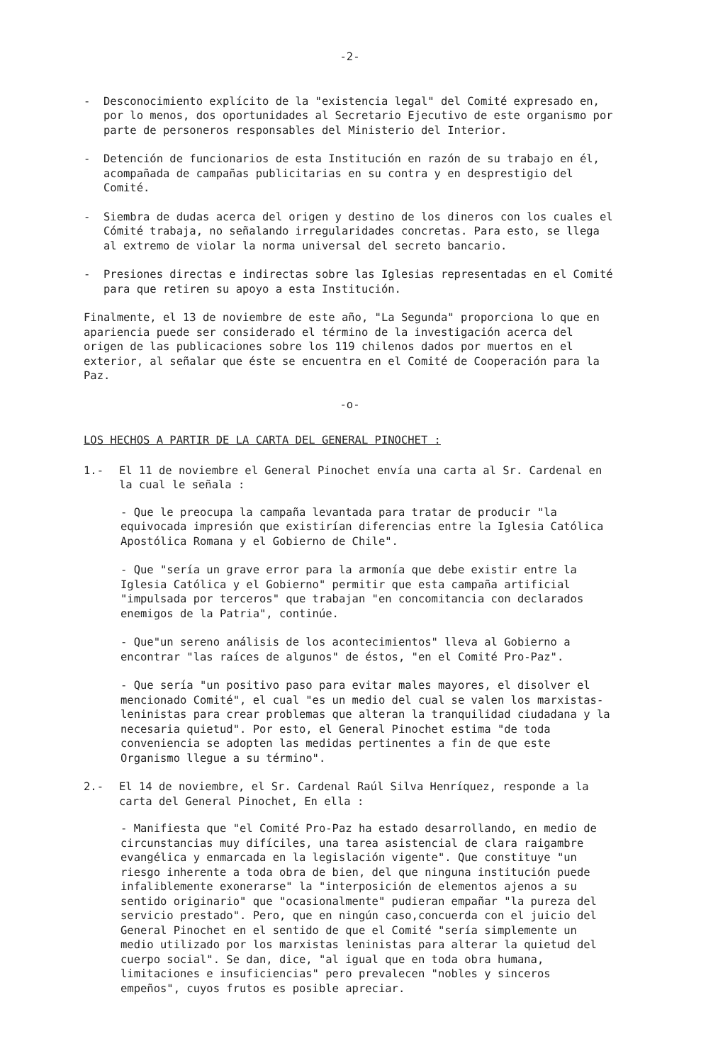-2-
- Desconocimiento explícito de la "existencia legal" del Comité expresado en, por lo menos, dos oportunidades al Secretario Ejecutivo de este organismo por parte de personeros responsables del Ministerio del Interior.
- Detención de funcionarios de esta Institución en razón de su trabajo en él, acompañada de campañas publicitarias en su contra y en desprestigio del Comité.
- Siembra de dudas acerca del origen y destino de los dineros con los cuales el Cómité trabaja, no señalando irregularidades concretas. Para esto, se llega al extremo de violar la norma universal del secreto bancario.
- Presiones directas e indirectas sobre las Iglesias representadas en el Comité para que retiren su apoyo a esta Institución.
Finalmente, el 13 de noviembre de este año, "La Segunda" proporciona lo que en apariencia puede ser considerado el término de la investigación acerca del origen de las publicaciones sobre los 119 chilenos dados por muertos en el exterior, al señalar que éste se encuentra en el Comité de Cooperación para la Paz.
-o-
LOS HECHOS A PARTIR DE LA CARTA DEL GENERAL PINOCHET :
1.- El 11 de noviembre el General Pinochet envía una carta al Sr. Cardenal en la cual le señala :
- Que le preocupa la campaña levantada para tratar de producir "la equivocada impresión que existirían diferencias entre la Iglesia Católica Apostólica Romana y el Gobierno de Chile".
- Que "sería un grave error para la armonía que debe existir entre la Iglesia Católica y el Gobierno" permitir que esta campaña artificial "impulsada por terceros" que trabajan "en concomitancia con declarados enemigos de la Patria", continúe.
- Que"un sereno análisis de los acontecimientos" lleva al Gobierno a encontrar "las raíces de algunos" de éstos, "en el Comité Pro-Paz".
- Que sería "un positivo paso para evitar males mayores, el disolver el mencionado Comité", el cual "es un medio del cual se valen los marxistas-leninistas para crear problemas que alteran la tranquilidad ciudadana y la necesaria quietud". Por esto, el General Pinochet estima "de toda conveniencia se adopten las medidas pertinentes a fin de que este Organismo llegue a su término".
2.- El 14 de noviembre, el Sr. Cardenal Raúl Silva Henríquez, responde a la carta del General Pinochet, En ella :
- Manifiesta que "el Comité Pro-Paz ha estado desarrollando, en medio de circunstancias muy difíciles, una tarea asistencial de clara raigambre evangélica y enmarcada en la legislación vigente". Que constituye "un riesgo inherente a toda obra de bien, del que ninguna institución puede infaliblemente exonerarse" la "interposición de elementos ajenos a su sentido originario" que "ocasionalmente" pudieran empañar "la pureza del servicio prestado". Pero, que en ningún caso,concuerda con el juicio del General Pinochet en el sentido de que el Comité "sería simplemente un medio utilizado por los marxistas leninistas para alterar la quietud del cuerpo social". Se dan, dice, "al igual que en toda obra humana, limitaciones e insuficiencias" pero prevalecen "nobles y sinceros empeños", cuyos frutos es posible apreciar.